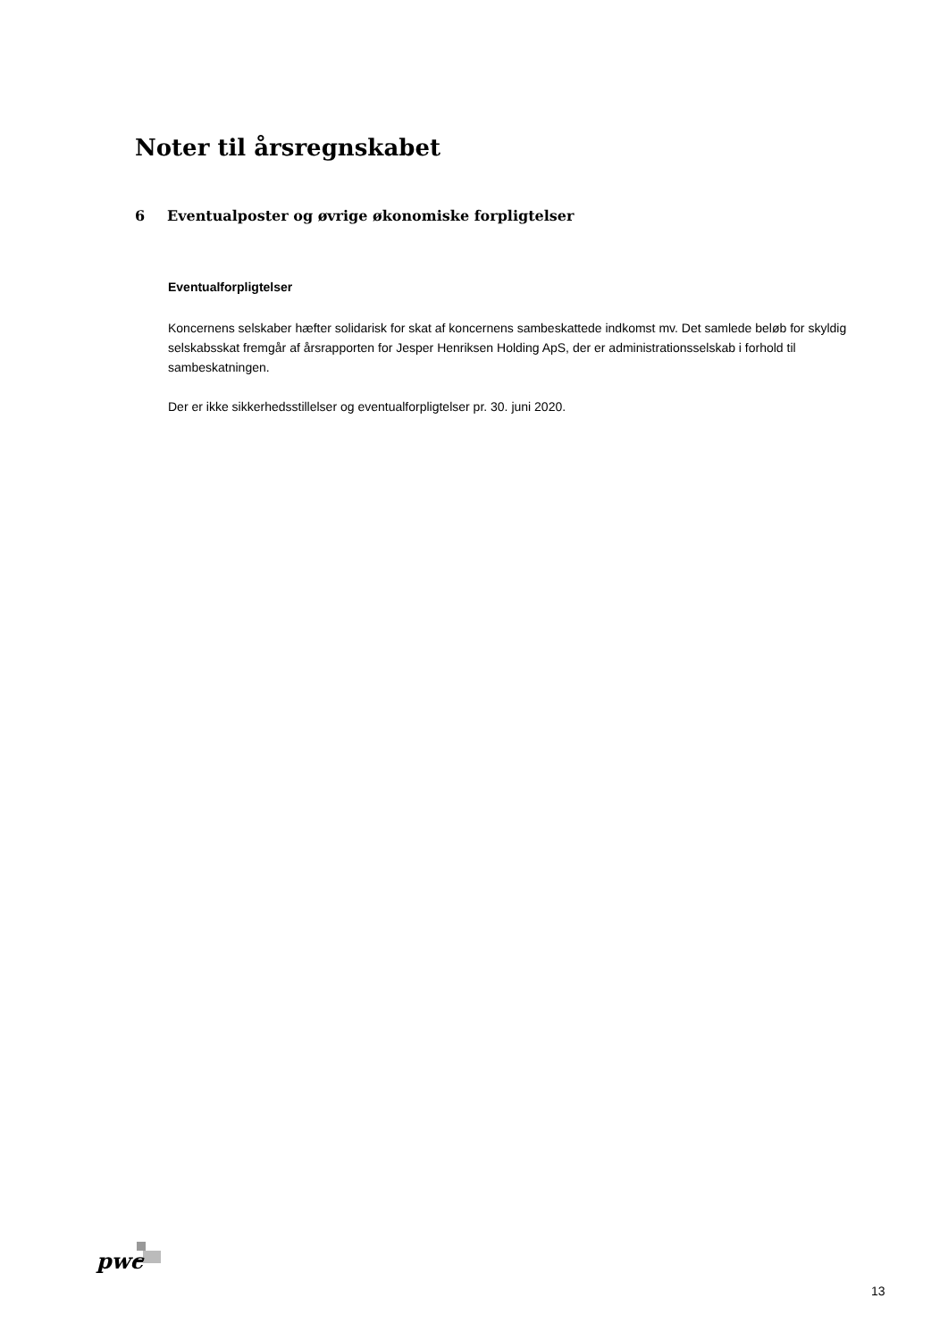Noter til årsregnskabet
6 Eventualposter og øvrige økonomiske forpligtelser
Eventualforpligtelser
Koncernens selskaber hæfter solidarisk for skat af koncernens sambeskattede indkomst mv. Det samlede beløb for skyldig selskabsskat fremgår af årsrapporten for Jesper Henriksen Holding ApS, der er administrationsselskab i forhold til sambeskatningen.
Der er ikke sikkerhedsstillelser og eventualforpligtelser pr. 30. juni 2020.
pwc
13